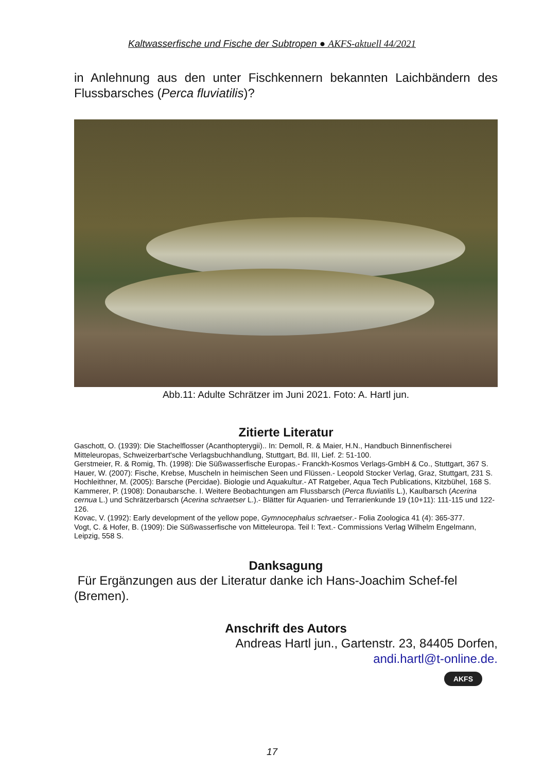Kaltwasserfische und Fische der Subtropen ● AKFS-aktuell 44/2021
in Anlehnung aus den unter Fischkennern bekannten Laichbändern des Flussbarsches (Perca fluviatilis)?
Abb.11: Adulte Schrätzer im Juni 2021. Foto: A. Hartl jun.
Zitierte Literatur
Gaschott, O. (1939): Die Stachelflosser (Acanthopterygii).. In: Demoll, R. & Maier, H.N., Handbuch Binnenfischerei Mitteleuropas, Schweizerbart'sche Verlagsbuchhandlung, Stuttgart, Bd. III, Lief. 2: 51-100.
Gerstmeier, R. & Romig, Th. (1998): Die Süßwasserfische Europas.- Franckh-Kosmos Verlags-GmbH & Co., Stuttgart, 367 S.
Hauer, W. (2007): Fische, Krebse, Muscheln in heimischen Seen und Flüssen.- Leopold Stocker Verlag, Graz, Stuttgart, 231 S.
Hochleithner, M. (2005): Barsche (Percidae). Biologie und Aquakultur.- AT Ratgeber, Aqua Tech Publications, Kitzbühel, 168 S.
Kammerer, P. (1908): Donaubarsche. I. Weitere Beobachtungen am Flussbarsch (Perca fluviatilis L.), Kaulbarsch (Acerina cernua L.) und Schrätzerbarsch (Acerina schraetser L.).- Blätter für Aquarien- und Terrarienkunde 19 (10+11): 111-115 und 122-126.
Kovac, V. (1992): Early development of the yellow pope, Gymnocephalus schraetser.- Folia Zoologica 41 (4): 365-377.
Vogt, C. & Hofer, B. (1909): Die Süßwasserfische von Mitteleuropa. Teil I: Text.- Commissions Verlag Wilhelm Engelmann, Leipzig, 558 S.
Danksagung
Für Ergänzungen aus der Literatur danke ich Hans-Joachim Schef-fel (Bremen).
Anschrift des Autors
Andreas Hartl jun., Gartenstr. 23, 84405 Dorfen,
andi.hartl@t-online.de.
AKFS
17